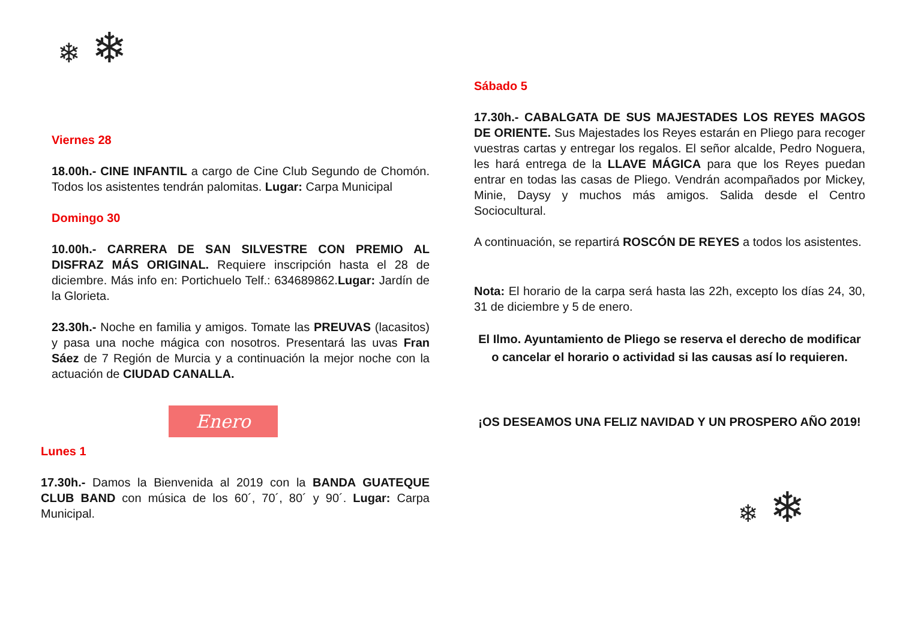❄ ❄
Viernes 28
18.00h.- CINE INFANTIL a cargo de Cine Club Segundo de Chomón. Todos los asistentes tendrán palomitas. Lugar: Carpa Municipal
Domingo 30
10.00h.- CARRERA DE SAN SILVESTRE CON PREMIO AL DISFRAZ MÁS ORIGINAL. Requiere inscripción hasta el 28 de diciembre. Más info en: Portichuelo Telf.: 634689862.Lugar: Jardín de la Glorieta.
23.30h.- Noche en familia y amigos. Tomate las PREUVAS (lacasitos) y pasa una noche mágica con nosotros. Presentará las uvas Fran Sáez de 7 Región de Murcia y a continuación la mejor noche con la actuación de CIUDAD CANALLA.
Enero
Lunes 1
17.30h.- Damos la Bienvenida al 2019 con la BANDA GUATEQUE CLUB BAND con música de los 60´, 70´, 80´ y 90´. Lugar: Carpa Municipal.
Sábado 5
17.30h.- CABALGATA DE SUS MAJESTADES LOS REYES MAGOS DE ORIENTE. Sus Majestades los Reyes estarán en Pliego para recoger vuestras cartas y entregar los regalos. El señor alcalde, Pedro Noguera, les hará entrega de la LLAVE MÁGICA para que los Reyes puedan entrar en todas las casas de Pliego. Vendrán acompañados por Mickey, Minie, Daysy y muchos más amigos. Salida desde el Centro Sociocultural.
A continuación, se repartirá ROSCÓN DE REYES a todos los asistentes.
Nota: El horario de la carpa será hasta las 22h, excepto los días 24, 30, 31 de diciembre y 5 de enero.
El Ilmo. Ayuntamiento de Pliego se reserva el derecho de modificar o cancelar el horario o actividad si las causas así lo requieren.
¡OS DESEAMOS UNA FELIZ NAVIDAD Y UN PROSPERO AÑO 2019!
❄ ❄